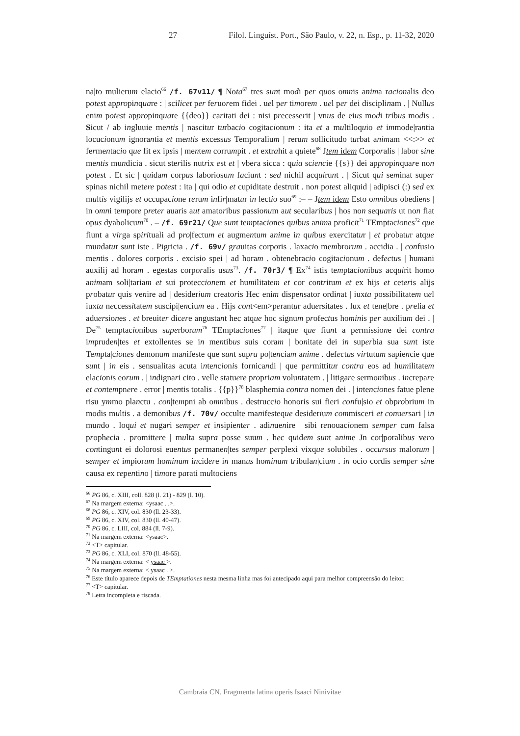Filol. Linguíst. Port., São Paulo, v. 22, n. Esp., p. 11-32, 2020 27
na|to mulierum elacio<sup>66</sup> /f. 67v11/ ¶ Nota<sup>67</sup> tres sunt modi per quos omnis anima racionalis deo potest appropinquare : | scilicet per feruorem fidei . uel per timorem . uel per dei disciplinam . | Nullus enim potest appropinquare {{deo}} caritati dei : nisi precesserit | vnus de eius modi tribus modis . Sicut / ab ingluuie mentis | nascitur turbacio cogitacionum : ita et a multiloquio et immode|rantia locucionum ignorantia et mentis excessus Temporalium | rerum sollicitudo turbat animam <<:>> et fermentacio que fit ex ipsis | mentem corrumpit . et extrahit a quiete<sup>68</sup> Jtem idem Corporalis | labor sine mentis mundicia . sicut sterilis nutrix est et | vbera sicca : quia sciencie {{s}} dei appropinquare non potest . Et sic | quidam corpus laboriosum faciunt : sed nichil acquirunt . | Sicut qui seminat super spinas nichil metere potest : ita | qui odio et cupiditate destruit . non potest aliquid | adipisci (:) sed ex multis vigilijs et occupacione rerum infir|matur in lectio suo<sup>69</sup> :– – Jtem idem Esto omnibus obediens | in omni tempore preter auaris aut amatoribus passionum aut secularibus | hos non sequaris ut non fiat opus dyabolicum<sup>70</sup> . – /f. 69r21/ Que sunt temptaciones quibus anima proficit<sup>71</sup> TEmptaciones<sup>72</sup> que fiunt a virga spirituali ad pro|fectum et augmentum anime in quibus exercitatur | et probatur atque mundatur sunt iste . Pigricia . /f. 69v/ grauitas corporis . laxacio membrorum . accidia . | confusio mentis . dolores corporis . excisio spei | ad horam . obtenebracio cogitacionum . defectus | humani auxilij ad horam . egestas corporalis usus<sup>73</sup>. /f. 70r3/ ¶ Ex<sup>74</sup> istis temptacionibus acquirit homo animam soli|tariam et sui proteccionem et humilitatem et cor contritum et ex hijs et ceteris alijs probatur quis venire ad | desiderium creatoris Hec enim dispensator ordinat | iuxta possibilitatem uel iuxta neccessitatem suscipi|encium ea . Hijs cont<em>perantur aduersitates . lux et tene|bre . prelia et aduersiones . et breuiter dicere angustant hec atque hoc signum profectus hominis per auxilium dei . | De<sup>75</sup> temptacionibus superborum<sup>76</sup> TEmptaciones<sup>77</sup> | itaque que fiunt a permissione dei contra impruden|tes et extollentes se in mentibus suis coram | bonitate dei in superbia sua sunt iste Tempta|ciones demonum manifeste que sunt supra po|tenciam anime . defectus virtutum sapiencie que sunt | in eis . sensualitas acuta intencionis fornicandi | que permittitur contra eos ad humilitatem elacionis eorum . | indignari cito . velle statuere propriam voluntatem . | litigare sermonibus . increpare et contempnere . error | mentis totalis . {{p}}<sup>78</sup> blasphemia contra nomen dei . | intenciones fatue plene risu ymmo planctu . con|tempni ab omnibus . destruccio honoris sui fieri confu|sio et obprobrium in modis multis . a demonibus /f. 70v/ occulte manifesteque desiderium commisceri et conuersari | in mundo . loqui et nugari semper et insipienter . adinuenire | sibi renouacionem semper cum falsa prophecia . promittere | multa supra posse suum . hec quidem sunt anime Jn cor|poralibus vero contingunt ei dolorosi euentus permanen|tes semper perplexi vixque solubiles . occursus malorum | semper et impiorum hominum incidere in manus hominum tribulan|cium . in ocio cordis semper sine causa ex repentino | timore parati multociens
<sup>66</sup> PG 86, c. XIII, coll. 828 (l. 21) - 829 (l. 10).
<sup>67</sup> Na margem externa: <ysaac . .>.
<sup>68</sup> PG 86, c. XIV, col. 830 (ll. 23-33).
<sup>69</sup> PG 86, c. XIV, col. 830 (ll. 40-47).
<sup>70</sup> PG 86, c. LIII, col. 884 (ll. 7-9).
<sup>71</sup> Na margem externa: <ysaac>.
<sup>72</sup> <T> capitular.
<sup>73</sup> PG 86, c. XLI, col. 870 (ll. 48-55).
<sup>74</sup> Na margem externa: < ysaac >.
<sup>75</sup> Na margem externa: < ysaac . >.
<sup>76</sup> Este título aparece depois de TEmptationes nesta mesma linha mas foi antecipado aqui para melhor compreensão do leitor.
<sup>77</sup> <T> capitular.
<sup>78</sup> Letra incompleta e riscada.
Cambraia CN. Fragmenta latina operis Isaaci Ninivitae